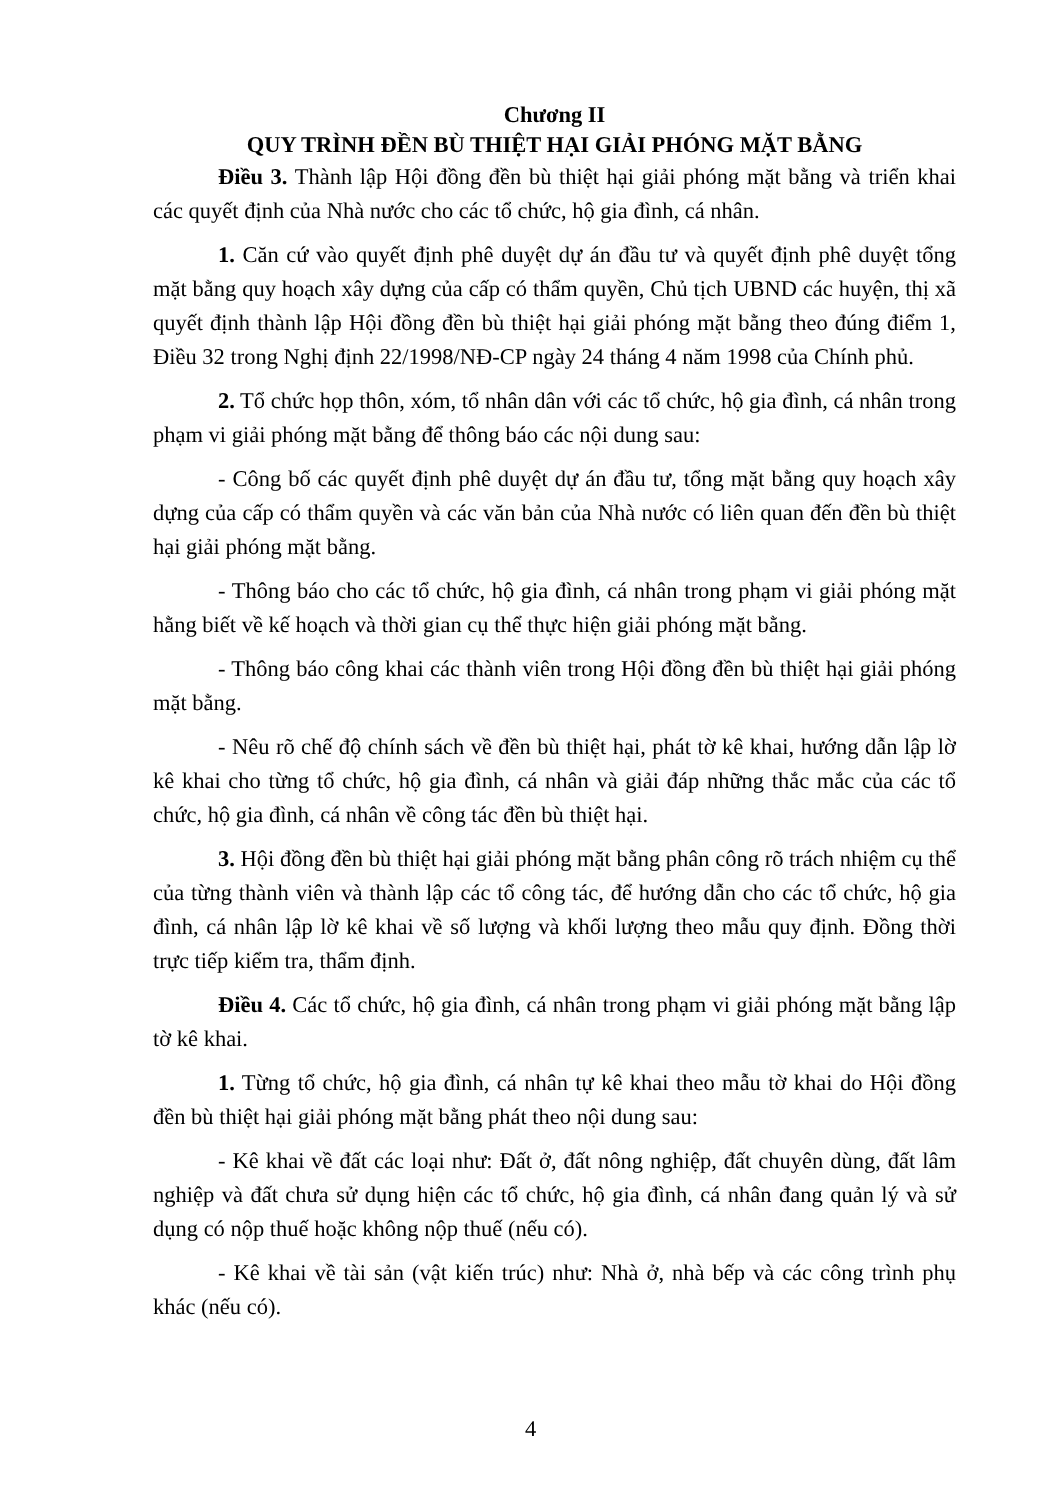Chương II
QUY TRÌNH ĐỀN BÙ THIỆT HẠI GIẢI PHÓNG MẶT BẰNG
Điều 3. Thành lập Hội đồng đền bù thiệt hại giải phóng mặt bằng và triển khai các quyết định của Nhà nước cho các tổ chức, hộ gia đình, cá nhân.
1. Căn cứ vào quyết định phê duyệt dự án đầu tư và quyết định phê duyệt tổng mặt bằng quy hoạch xây dựng của cấp có thẩm quyền, Chủ tịch UBND các huyện, thị xã quyết định thành lập Hội đồng đền bù thiệt hại giải phóng mặt bằng theo đúng điểm 1, Điều 32 trong Nghị định 22/1998/NĐ-CP ngày 24 tháng 4 năm 1998 của Chính phủ.
2. Tổ chức họp thôn, xóm, tổ nhân dân với các tổ chức, hộ gia đình, cá nhân trong phạm vi giải phóng mặt bằng để thông báo các nội dung sau:
- Công bố các quyết định phê duyệt dự án đầu tư, tổng mặt bằng quy hoạch xây dựng của cấp có thẩm quyền và các văn bản của Nhà nước có liên quan đến đền bù thiệt hại giải phóng mặt bằng.
- Thông báo cho các tổ chức, hộ gia đình, cá nhân trong phạm vi giải phóng mặt hằng biết về kế hoạch và thời gian cụ thể thực hiện giải phóng mặt bằng.
- Thông báo công khai các thành viên trong Hội đồng đền bù thiệt hại giải phóng mặt bằng.
- Nêu rõ chế độ chính sách về đền bù thiệt hại, phát tờ kê khai, hướng dẫn lập lờ kê khai cho từng tổ chức, hộ gia đình, cá nhân và giải đáp những thắc mắc của các tổ chức, hộ gia đình, cá nhân về công tác đền bù thiệt hại.
3. Hội đồng đền bù thiệt hại giải phóng mặt bằng phân công rõ trách nhiệm cụ thể của từng thành viên và thành lập các tổ công tác, để hướng dẫn cho các tổ chức, hộ gia đình, cá nhân lập lờ kê khai về số lượng và khối lượng theo mẫu quy định. Đồng thời trực tiếp kiểm tra, thẩm định.
Điều 4. Các tổ chức, hộ gia đình, cá nhân trong phạm vi giải phóng mặt bằng lập tờ kê khai.
1. Từng tổ chức, hộ gia đình, cá nhân tự kê khai theo mẫu tờ khai do Hội đồng đền bù thiệt hại giải phóng mặt bằng phát theo nội dung sau:
- Kê khai về đất các loại như: Đất ở, đất nông nghiệp, đất chuyên dùng, đất lâm nghiệp và đất chưa sử dụng hiện các tổ chức, hộ gia đình, cá nhân đang quản lý và sử dụng có nộp thuế hoặc không nộp thuế (nếu có).
- Kê khai về tài sản (vật kiến trúc) như: Nhà ở, nhà bếp và các công trình phụ khác (nếu có).
4